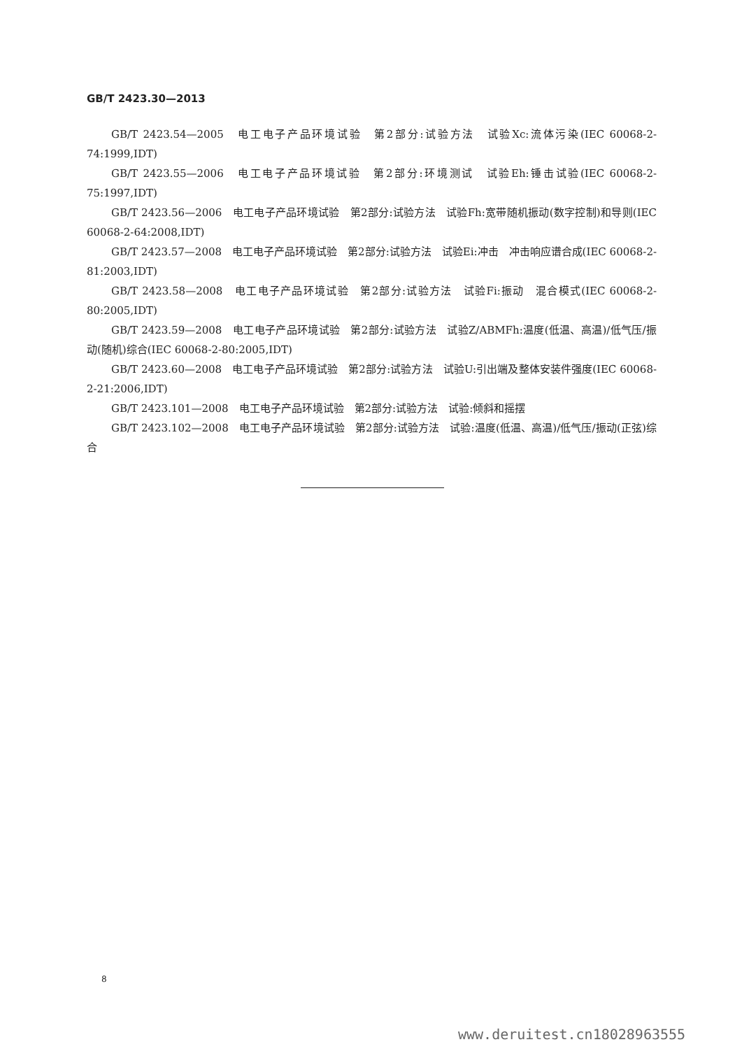GB/T 2423.30—2013
GB/T 2423.54—2005　电工电子产品环境试验　第2部分:试验方法　试验Xc:流体污染(IEC 60068-2-74:1999,IDT)
GB/T 2423.55—2006　电工电子产品环境试验　第2部分:环境测试　试验Eh:锤击试验(IEC 60068-2-75:1997,IDT)
GB/T 2423.56—2006　电工电子产品环境试验　第2部分:试验方法　试验Fh:宽带随机振动(数字控制)和导则(IEC 60068-2-64:2008,IDT)
GB/T 2423.57—2008　电工电子产品环境试验　第2部分:试验方法　试验Ei:冲击　冲击响应谱合成(IEC 60068-2-81:2003,IDT)
GB/T 2423.58—2008　电工电子产品环境试验　第2部分:试验方法　试验Fi:振动　混合模式(IEC 60068-2-80:2005,IDT)
GB/T 2423.59—2008　电工电子产品环境试验　第2部分:试验方法　试验Z/ABMFh:温度(低温、高温)/低气压/振动(随机)综合(IEC 60068-2-80:2005,IDT)
GB/T 2423.60—2008　电工电子产品环境试验　第2部分:试验方法　试验U:引出端及整体安装件强度(IEC 60068-2-21:2006,IDT)
GB/T 2423.101—2008　电工电子产品环境试验　第2部分:试验方法　试验:倾斜和摇摆
GB/T 2423.102—2008　电工电子产品环境试验　第2部分:试验方法　试验:温度(低温、高温)/低气压/振动(正弦)综合
8
www.deruitest.cn18028963555